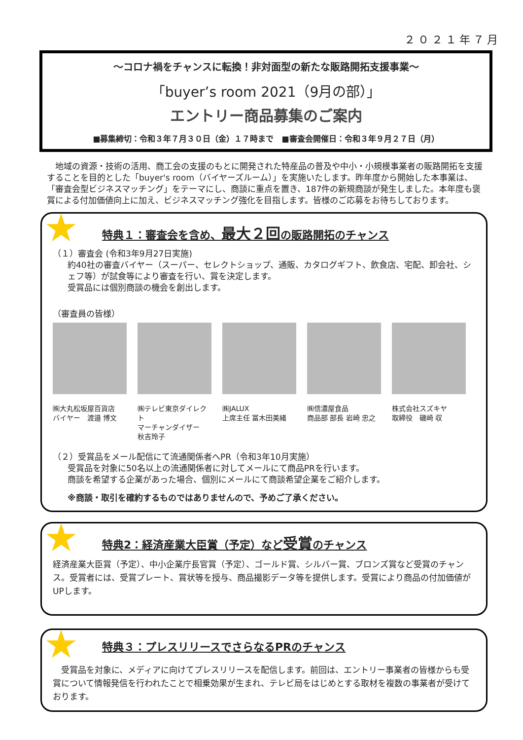２０２１年７月
～コロナ禍をチャンスに転換！非対面型の新たな販路開拓支援事業～
「buyer’s room 2021（9月の部）」
エントリー商品募集のご案内
■募集締切：令和３年７月３０日（金）１７時まで　■審査会開催日：令和３年９月２７日（月）
　地域の資源・技術の活用、商工会の支援のもとに開発された特産品の普及や中小・小規模事業者の販路開拓を支援することを目的とした「buyer's room（バイヤーズルーム）」を実施いたします。昨年度から開始した本事業は、「審査会型ビジネスマッチング」をテーマにし、商談に重点を置き、187件の新規商談が発生しました。本年度も褒賞による付加価値向上に加え、ビジネスマッチング強化を目指します。皆様のご応募をお待ちしております。
★
特典１：審査会を含め、最大２回の販路開拓のチャンス
（１）審査会 (令和3年9月27日実施)
約40社の審査バイヤー（スーパー、セレクトショップ、通販、カタログギフト、飲食店、宅配、卸会社、シェフ等）が試食等により審査を行い、賞を決定します。
受賞品には個別商談の機会を創出します。
（審査員の皆様）
㈱大丸松坂屋百貨店
バイヤー　渡邉 博文
㈱テレビ東京ダイレクト
マーチャンダイザー
秋吉玲子
㈱JALUX
上席主任 冨木田美緒
㈱信濃屋食品
商品部 部長 岩崎 忠之
株式会社スズキヤ
取締役　磯崎 収
（２）受賞品をメール配信にて流通関係者へPR（令和3年10月実施）
受賞品を対象に50名以上の流通関係者に対してメールにて商品PRを行います。
商談を希望する企業があった場合、個別にメールにて商談希望企業をご紹介します。
※商談・取引を確約するものではありませんので、予めご了承ください。
★
特典2：経済産業大臣賞（予定）など受賞のチャンス
経済産業大臣賞（予定）、中小企業庁長官賞（予定）、ゴールド賞、シルバー賞、ブロンズ賞など受賞のチャンス。受賞者には、受賞プレート、賞状等を授与、商品撮影データ等を提供します。受賞により商品の付加価値がUPします。
★
特典３：プレスリリースでさらなるPRのチャンス
　受賞品を対象に、メディアに向けてプレスリリースを配信します。前回は、エントリー事業者の皆様からも受賞について情報発信を行われたことで相乗効果が生まれ、テレビ局をはじめとする取材を複数の事業者が受けております。